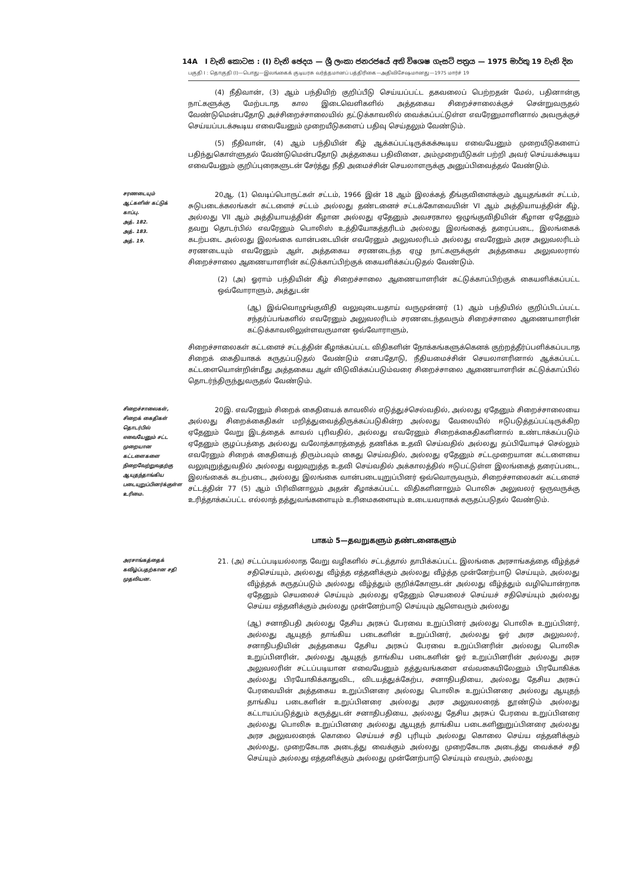14A I වැනි කොටස : (I) වැනි ඡෙදය — ශ්‍රී ලංකා ජනරජයේ අති විශෙෂ ගැසට් පත්‍රය — 1975 මාර්තු 19 වැනි දින
பகுதி I : தொகுதி (I)—பொது—இலங்கைக் குடியரசு வர்த்தமானப் பத்திரிகை—அதிவிசேஷமானது—1975 மார்ச் 19
(4) நீதிவான், (3) ஆம் பந்தியிற் குறிப்பீடு செய்யப்பட்ட தகவலைப் பெற்றதன் மேல், பதினான்கு நாட்களுக்கு மேற்படாத கால இடைவெளிகளில் அத்தகைய சிறைச்சாலைக்குச் சென்றுவருதல் வேண்டுமென்பதோடு அச்சிறைச்சாலையில் தட்டுக்காவலில் வைக்கப்பட்டுள்ள எவரேனுமாளினால் அவருக்குச் செய்யப்படக்கூடிய எவையேனும் முறையீடுகளைப் பதிவு செய்தலும் வேண்டும்.
(5) நீதிவான், (4) ஆம் பந்தியின் கீழ் ஆக்கப்பட்டிருக்கக்கூடிய எவையேனும் முறையீடுகளைப் பதிந்துகொள்ளுதல் வேண்டுமென்பதோடு அத்தகைய பதிவினை, அம்முறையீடுகள் பற்றி அவர் செய்யக்கூடிய எவையேனும் குறிப்புரைகளுடன் சேர்த்து நீதி அமைச்சின் செயலாளருக்கு அனுப்பிவைத்தல் வேண்டும்.
சரணடையும் ஆட்களின் கட்டுக் காப்பு.
அத். 182.
அத். 183.
அத். 19.
20ஆ. (1) வெடிப்பொருட்கள் சட்டம், 1966 இன் 18 ஆம் இலக்கத் தீங்குவிளைக்கும் ஆயுதங்கள் சட்டம், சுடுபடைக்கலங்கள் கட்டளைச் சட்டம் அல்லது தண்டனைச் சட்டக்கோவையின் VI ஆம் அத்தியாயத்தின் கீழ், அல்லது VII ஆம் அத்தியாயத்தின் கீழான அல்லது ஏதேனும் அவசரகால ஒழுங்குவிதியின் கீழான ஏதேனும் தவறு தொடர்பில் எவரேனும் பொலிஸ் உத்தியோகத்தரிடம் அல்லது இலங்கைத் தரைப்படை, இலங்கைக் கடற்படை அல்லது இலங்கை வான்படையின் எவரேனும் அலுவலரிடம் அல்லது எவரேனும் அரச அலுவலரிடம் சரணடையும் எவரேனும் ஆள், அத்தகைய சரணடைந்த ஏழு நாட்களுக்குள் அத்தகைய அலுவலரால் சிறைச்சாலை ஆணையாளரின் கட்டுக்காப்பிற்குக் கையளிக்கப்படுதல் வேண்டும்.
(2) (அ) ஓராம் பந்தியின் கீழ் சிறைச்சாலை ஆணையாளரின் கட்டுக்காப்பிற்குக் கையளிக்கப்பட்ட ஒவ்வோராளும், அத்துடன்
(ஆ) இவ்வொழுங்குவிதி வலுவுடையதாய் வருமுன்னர் (1) ஆம் பந்தியில் குறிப்பிடப்பட்ட சந்தர்ப்பங்களில் எவரேனும் அலுவலரிடம் சரணடைந்தவரும் சிறைச்சாலை ஆணையாளரின் கட்டுக்காவலிலுள்ளவருமான ஒவ்வோராளும்,
சிறைச்சாலைகள் கட்டளைச் சட்டத்தின் கீழாக்கப்பட்ட விதிகளின் நோக்கங்களுக்கெனக் குற்றத்தீர்ப்பளிக்கப்படாத சிறைக் கைதியாகக் கருதப்படுதல் வேண்டும் எனபதோடு, நீதியமைச்சின் செயலாளரினால் ஆக்கப்பட்ட கட்டளையொன்றின்மீது அத்தகைய ஆள் விடுவிக்கப்படும்வரை சிறைச்சாலை ஆணையாளரின் கட்டுக்காப்பில் தொடர்ந்திருந்துவருதல் வேண்டும்.
சிறைச்சாலைகள், சிறைக் கைதிகள் தொடர்பில் எவையேனும் சட்ட முறையான கட்டளைகளை நிறைவேற்றுவதற்கு ஆயுதந்தாங்கிய படையுறுப்பினர்க்குள்ள உரிமை.
20இ. எவரேனும் சிறைக் கைதியைக் காவலில் எடுத்துச்செல்வதில், அல்லது ஏதேனும் சிறைச்சாலையை அல்லது சிறைக்கைதிகள் மறித்துவைத்திருக்கப்படுகின்ற அல்லது வேலையில் ஈடுபடுத்தப்பட்டிருக்கிற ஏதேனும் வேறு இடத்தைக் காவல் புரிவதில், அல்லது எவரேனும் சிறைக்கைதிகளினால் உண்டாக்கப்படும் ஏதேனும் குழப்பத்தை அல்லது வலோத்காரத்தைத் தணிக்க உதவி செய்வதில் அல்லது தப்பியோடிச் செல்லும் எவரேனும் சிறைக் கைதியைத் திரும்பவும் கைது செய்வதில், அல்லது ஏதேனும் சட்டமுறையான கட்டளையை வலுவுறுத்துவதில் அல்லது வலுவுறுத்த உதவி செய்வதில் அக்காலத்தில் ஈடுபட்டுள்ள இலங்கைத் தரைப்படை, இலங்கைக் கடற்படை, அல்லது இலங்கை வான்படையுறுப்பினர் ஒவ்வொருவரும், சிறைச்சாலைகள் கட்டளைச் சட்டத்தின் 77 (5) ஆம் பிரிவினாலும் அதன் கீழாக்கப்பட்ட விதிகளினாலும் பொலிசு அலுவலர் ஒருவருக்கு உரித்தாக்கப்பட்ட எல்லாத் தத்துவங்களையும் உரிமைகளையும் உடையவராகக் கருதப்படுதல் வேண்டும்.
பாகம் 5—தவறுகளும் தண்டனைகளும்
அரசாங்கத்தைக் கவிழ்ப்பதற்கான சதி முதலியன.
21. (அ) சட்டப்படியல்லாத வேறு வழிகளில் சட்டத்தால் தாபிக்கப்பட்ட இலங்கை அரசாங்கத்தை வீழ்த்தச் சதிசெய்யும், அல்லது வீழ்த்த எத்தனிக்கும் அல்லது வீழ்த்த முன்னேற்பாடு செய்யும், அல்லது வீழ்த்தக் கருதப்படும் அல்லது வீழ்த்தும் குறிக்கோளுடன் அல்லது வீழ்த்தும் வழியொன்றாக ஏதேனும் செயலைச் செய்யும் அல்லது ஏதேனும் செயலைச் செய்யச் சதிசெய்யும் அல்லது செய்ய எத்தனிக்கும் அல்லது முன்னேற்பாடு செய்யும் ஆளெவரும் அல்லது
(ஆ) சனாதிபதி அல்லது தேசிய அரசுப் பேரவை உறுப்பினர் அல்லது பொலிசு உறுப்பினர், அல்லது ஆயுதந் தாங்கிய படைகளின் உறுப்பினர், அல்லது ஓர் அரச அலுவலர், சனாதிபதியின் அத்தகைய தேசிய அரசுப் பேரவை உறுப்பினரின் அல்லது பொலிசு உறுப்பினரின், அல்லது ஆயுதந் தாங்கிய படைகளின் ஓர் உறுப்பினரின் அல்லது அரச அலுவலரின் சட்டப்படியான எவையேனும் தத்துவங்களை எவ்வகையிலேனும் பிரயோகிக்க அல்லது பிரயோகிக்காதுவிட, விடயத்துக்கேற்ப, சனாதிபதியை, அல்லது தேசிய அரசுப் பேரவையின் அத்தகைய உறுப்பினரை அல்லது பொலிசு உறுப்பினரை அல்லது ஆயுதந் தாங்கிய படைகளின் உறுப்பினரை அல்லது அரச அலுவலரைத் தூண்டும் அல்லது கட்டாயப்படுத்தும் கருத்துடன் சனாதிபதியை, அல்லது தேசிய அரசுப் பேரவை உறுப்பினரை அல்லது பொலிசு உறுப்பினரை அல்லது ஆயுதந் தாங்கிய படைகளினுறுப்பினரை அல்லது அரச அலுவலரைக் கொலை செய்யச் சதி புரியும் அல்லது கொலை செய்ய எத்தனிக்கும் அல்லது, முறைகேடாக அடைத்து வைக்கும் அல்லது முறைகேடாக அடைத்து வைக்கச் சதி செய்யும் அல்லது எத்தனிக்கும் அல்லது முன்னேற்பாடு செய்யும் எவரும், அல்லது